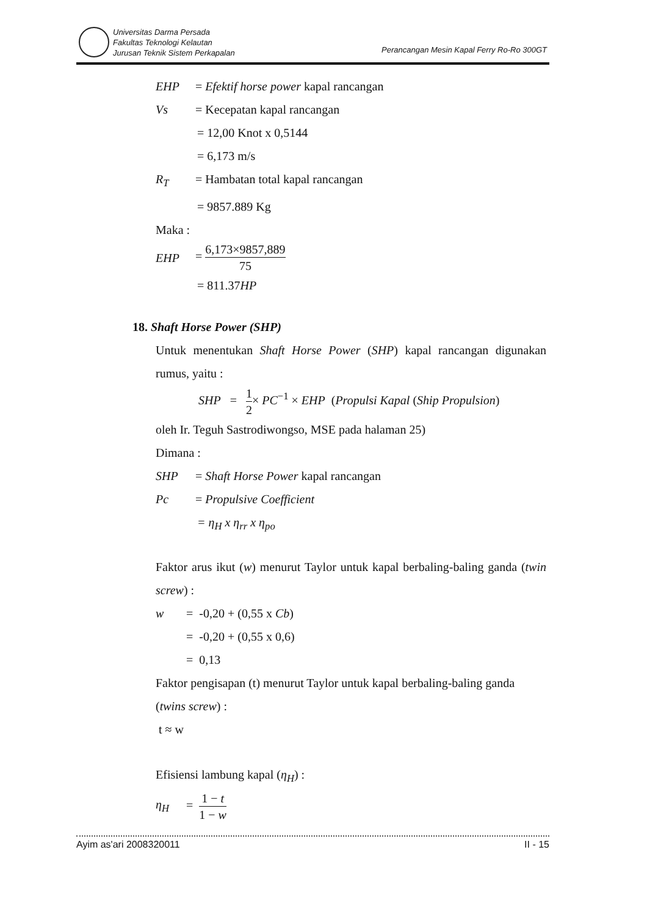Universitas Darma Persada
Fakultas Teknologi Kelautan
Jurusan Teknik Sistem Perkapalan
Perancangan Mesin Kapal Ferry Ro-Ro 300GT
EHP = Efektif horse power kapal rancangan
Vs = Kecepatan kapal rancangan
= 12,00 Knot x 0,5144
= 6,173 m/s
R<sub>T</sub> = Hambatan total kapal rancangan
= 9857.889 Kg
Maka :
EHP = 6,173×9857,889 75
= 811.37HP
18. Shaft Horse Power (SHP)
Untuk menentukan Shaft Horse Power (SHP) kapal rancangan digunakan rumus, yaitu :
SHP = 1 2× PC<sup>−1</sup> × EHP (Propulsi Kapal (Ship Propulsion)
oleh Ir. Teguh Sastrodiwongso, MSE pada halaman 25)
Dimana :
SHP = Shaft Horse Power kapal rancangan
Pc = Propulsive Coefficient
= η<sub>H</sub> x η<sub>rr</sub> x η<sub>po</sub>
Faktor arus ikut (w) menurut Taylor untuk kapal berbaling-baling ganda (twin screw) :
w = -0,20 + (0,55 x Cb)
= -0,20 + (0,55 x 0,6)
= 0,13
Faktor pengisapan (t) menurut Taylor untuk kapal berbaling-baling ganda (twins screw) :
t ≈ w
Efisiensi lambung kapal (η<sub>H</sub>) :
η<sub>H</sub> = 1 − t 1 − w
Ayim as'ari 2008320011 II - 15